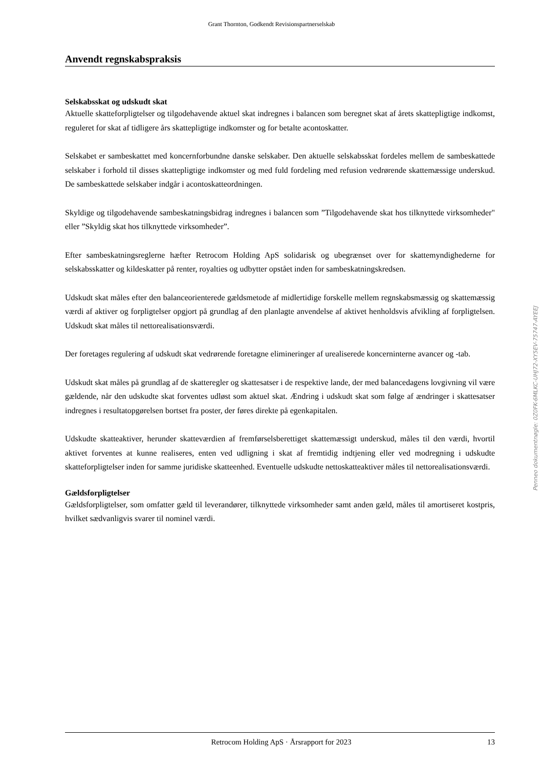Grant Thornton, Godkendt Revisionspartnerselskab
Anvendt regnskabspraksis
Selskabsskat og udskudt skat
Aktuelle skatteforpligtelser og tilgodehavende aktuel skat indregnes i balancen som beregnet skat af årets skattepligtige indkomst, reguleret for skat af tidligere års skattepligtige indkomster og for betalte acontoskatter.
Selskabet er sambeskattet med koncernforbundne danske selskaber. Den aktuelle selskabsskat fordeles mellem de sambeskattede selskaber i forhold til disses skattepligtige indkomster og med fuld fordeling med refusion vedrørende skattemæssige underskud. De sambeskattede selskaber indgår i acontoskatteordningen.
Skyldige og tilgodehavende sambeskatningsbidrag indregnes i balancen som ”Tilgodehavende skat hos tilknyttede virksomheder" eller ”Skyldig skat hos tilknyttede virksomheder”.
Efter sambeskatningsreglerne hæfter Retrocom Holding ApS solidarisk og ubegrænset over for skattemyndighederne for selskabsskatter og kildeskatter på renter, royalties og udbytter opstået inden for sambeskatningskredsen.
Udskudt skat måles efter den balanceorienterede gældsmetode af midlertidige forskelle mellem regnskabsmæssig og skattemæssig værdi af aktiver og forpligtelser opgjort på grundlag af den planlagte anvendelse af aktivet henholdsvis afvikling af forpligtelsen. Udskudt skat måles til nettorealisationsværdi.
Der foretages regulering af udskudt skat vedrørende foretagne elimineringer af urealiserede koncerninterne avancer og -tab.
Udskudt skat måles på grundlag af de skatteregler og skattesatser i de respektive lande, der med balancedagens lovgivning vil være gældende, når den udskudte skat forventes udløst som aktuel skat. Ændring i udskudt skat som følge af ændringer i skattesatser indregnes i resultatopgørelsen bortset fra poster, der føres direkte på egenkapitalen.
Udskudte skatteaktiver, herunder skatteværdien af fremførselsberettiget skattemæssigt underskud, måles til den værdi, hvortil aktivet forventes at kunne realiseres, enten ved udligning i skat af fremtidig indtjening eller ved modregning i udskudte skatteforpligtelser inden for samme juridiske skatteenhed. Eventuelle udskudte nettoskatteaktiver måles til nettorealisationsværdi.
Gældsforpligtelser
Gældsforpligtelser, som omfatter gæld til leverandører, tilknyttede virksomheder samt anden gæld, måles til amortiseret kostpris, hvilket sædvanligvis svarer til nominel værdi.
Penneo dokumentnøgle: 0Z0FK-6MLKC-UHJ72-XY5EV-75747-AYEEJ
Retrocom Holding ApS · Årsrapport for 2023 13